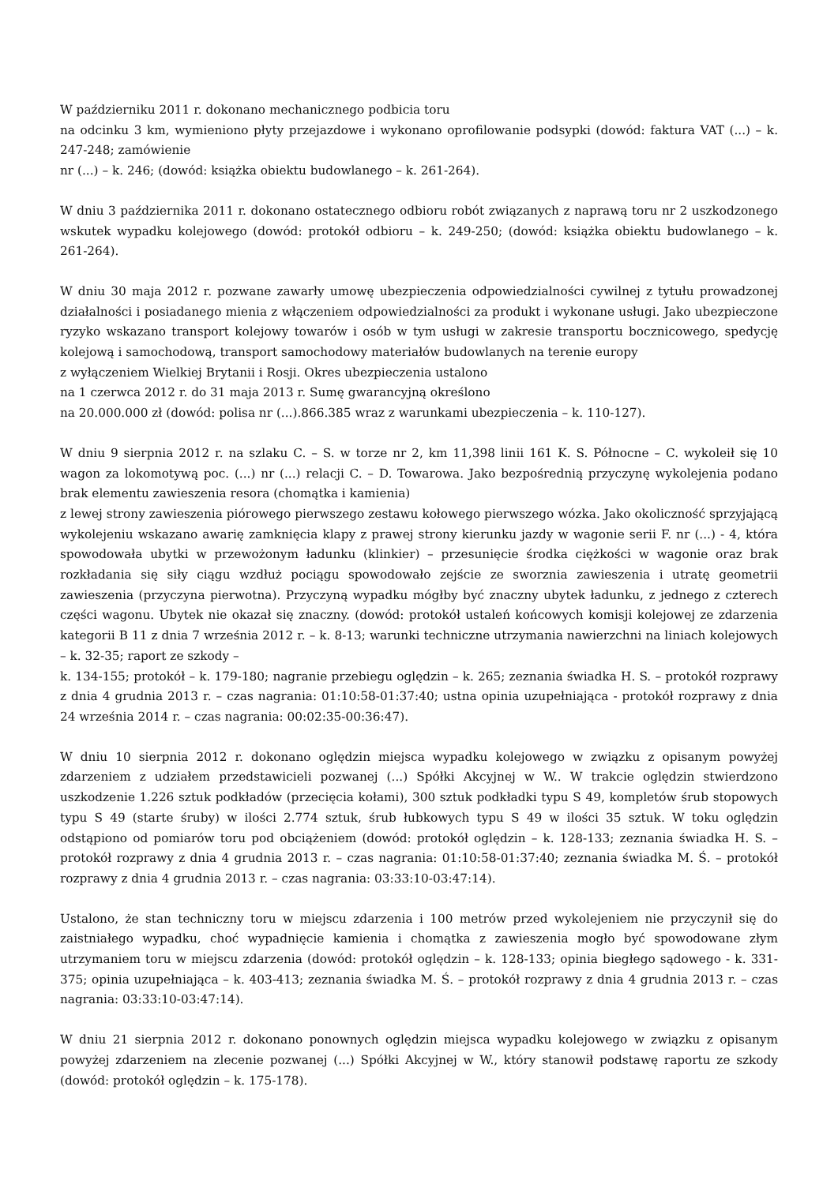W październiku 2011 r. dokonano mechanicznego podbicia toru
na odcinku 3 km, wymieniono płyty przejazdowe i wykonano oprofilowanie podsypki (dowód: faktura VAT (...) – k. 247-248; zamówienie
nr (...) – k. 246; (dowód: książka obiektu budowlanego – k. 261-264).
W dniu 3 października 2011 r. dokonano ostatecznego odbioru robót związanych z naprawą toru nr 2 uszkodzonego wskutek wypadku kolejowego (dowód: protokół odbioru – k. 249-250; (dowód: książka obiektu budowlanego – k. 261-264).
W dniu 30 maja 2012 r. pozwane zawarły umowę ubezpieczenia odpowiedzialności cywilnej z tytułu prowadzonej działalności i posiadanego mienia z włączeniem odpowiedzialności za produkt i wykonane usługi. Jako ubezpieczone ryzyko wskazano transport kolejowy towarów i osób w tym usługi w zakresie transportu bocznicowego, spedycję kolejową i samochodową, transport samochodowy materiałów budowlanych na terenie europy
z wyłączeniem Wielkiej Brytanii i Rosji. Okres ubezpieczenia ustalono
na 1 czerwca 2012 r. do 31 maja 2013 r. Sumę gwarancyjną określono
na 20.000.000 zł (dowód: polisa nr (...).866.385 wraz z warunkami ubezpieczenia – k. 110-127).
W dniu 9 sierpnia 2012 r. na szlaku C. – S. w torze nr 2, km 11,398 linii 161 K. S. Północne – C. wykoleił się 10 wagon za lokomotywą poc. (...) nr (...) relacji C. – D. Towarowa. Jako bezpośrednią przyczynę wykolejenia podano brak elementu zawieszenia resora (chomątka i kamienia)
z lewej strony zawieszenia piórowego pierwszego zestawu kołowego pierwszego wózka. Jako okoliczność sprzyjającą wykolejeniu wskazano awarię zamknięcia klapy z prawej strony kierunku jazdy w wagonie serii F. nr (...) - 4, która spowodowała ubytki w przewożonym ładunku (klinkier) – przesunięcie środka ciężkości w wagonie oraz brak rozkładania się siły ciągu wzdłuż pociągu spowodowało zejście ze sworznia zawieszenia i utratę geometrii zawieszenia (przyczyna pierwotna). Przyczyną wypadku mógłby być znaczny ubytek ładunku, z jednego z czterech części wagonu. Ubytek nie okazał się znaczny. (dowód: protokół ustaleń końcowych komisji kolejowej ze zdarzenia kategorii B 11 z dnia 7 września 2012 r. – k. 8-13; warunki techniczne utrzymania nawierzchni na liniach kolejowych – k. 32-35; raport ze szkody –
k. 134-155; protokół – k. 179-180; nagranie przebiegu oględzin – k. 265; zeznania świadka H. S. – protokół rozprawy z dnia 4 grudnia 2013 r. – czas nagrania: 01:10:58-01:37:40; ustna opinia uzupełniająca - protokół rozprawy z dnia 24 września 2014 r. – czas nagrania: 00:02:35-00:36:47).
W dniu 10 sierpnia 2012 r. dokonano oględzin miejsca wypadku kolejowego w związku z opisanym powyżej zdarzeniem z udziałem przedstawicieli pozwanej (...) Spółki Akcyjnej w W.. W trakcie oględzin stwierdzono uszkodzenie 1.226 sztuk podkładów (przecięcia kołami), 300 sztuk podkładki typu S 49, kompletów śrub stopowych typu S 49 (starte śruby) w ilości 2.774 sztuk, śrub łubkowych typu S 49 w ilości 35 sztuk. W toku oględzin odstąpiono od pomiarów toru pod obciążeniem (dowód: protokół oględzin – k. 128-133; zeznania świadka H. S. – protokół rozprawy z dnia 4 grudnia 2013 r. – czas nagrania: 01:10:58-01:37:40; zeznania świadka M. Ś. – protokół rozprawy z dnia 4 grudnia 2013 r. – czas nagrania: 03:33:10-03:47:14).
Ustalono, że stan techniczny toru w miejscu zdarzenia i 100 metrów przed wykolejeniem nie przyczynił się do zaistniałego wypadku, choć wypadnięcie kamienia i chomątka z zawieszenia mogło być spowodowane złym utrzymaniem toru w miejscu zdarzenia (dowód: protokół oględzin – k. 128-133; opinia biegłego sądowego - k. 331-375; opinia uzupełniająca – k. 403-413; zeznania świadka M. Ś. – protokół rozprawy z dnia 4 grudnia 2013 r. – czas nagrania: 03:33:10-03:47:14).
W dniu 21 sierpnia 2012 r. dokonano ponownych oględzin miejsca wypadku kolejowego w związku z opisanym powyżej zdarzeniem na zlecenie pozwanej (...) Spółki Akcyjnej w W., który stanowił podstawę raportu ze szkody (dowód: protokół oględzin – k. 175-178).